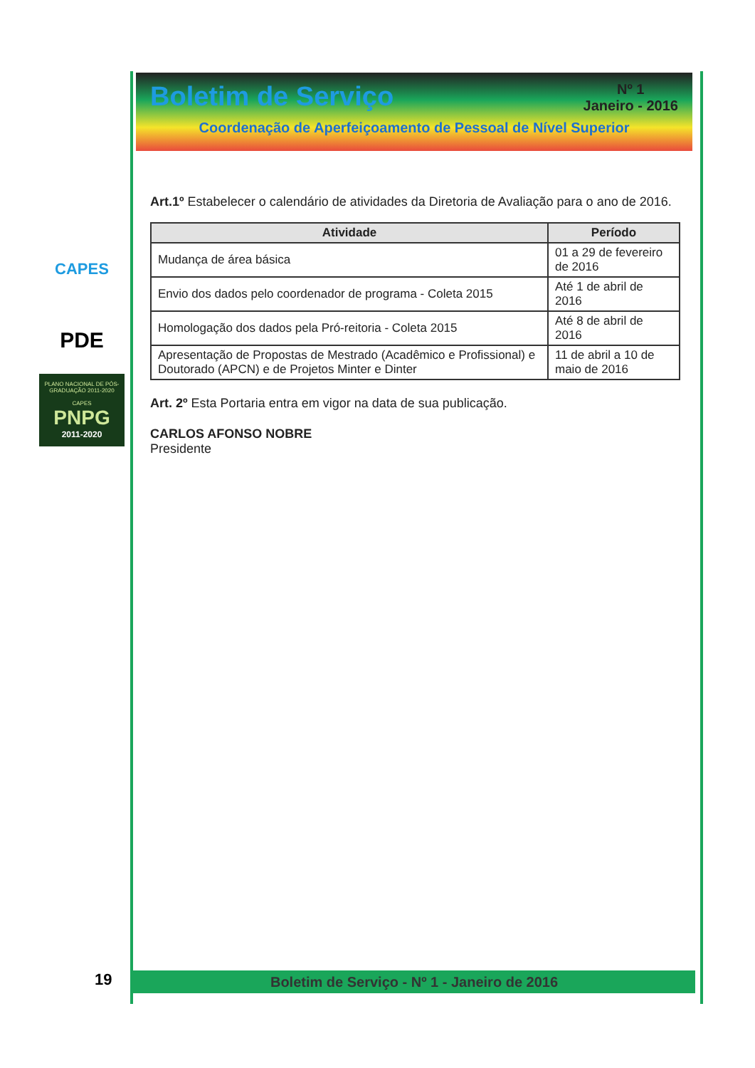Boletim de Serviço
Nº 1
Janeiro - 2016
Coordenação de Aperfeiçoamento de Pessoal de Nível Superior
CAPES
PDE
PLANO NACIONAL DE PÓS-GRADUAÇÃO 2011-2020
CAPES
PNPG
2011-2020
Art.1º Estabelecer o calendário de atividades da Diretoria de Avaliação para o ano de 2016.
| Atividade | Período |
| --- | --- |
| Mudança de área básica | 01 a 29 de fevereiro de 2016 |
| Envio dos dados pelo coordenador de programa - Coleta 2015 | Até 1 de abril de 2016 |
| Homologação dos dados pela Pró-reitoria - Coleta 2015 | Até 8 de abril de 2016 |
| Apresentação de Propostas de Mestrado (Acadêmico e Profissional) e Doutorado (APCN) e de Projetos Minter e Dinter | 11 de abril a 10 de maio de 2016 |
Art. 2º Esta Portaria entra em vigor na data de sua publicação.
CARLOS AFONSO NOBRE
Presidente
19 Boletim de Serviço - Nº 1 - Janeiro de 2016